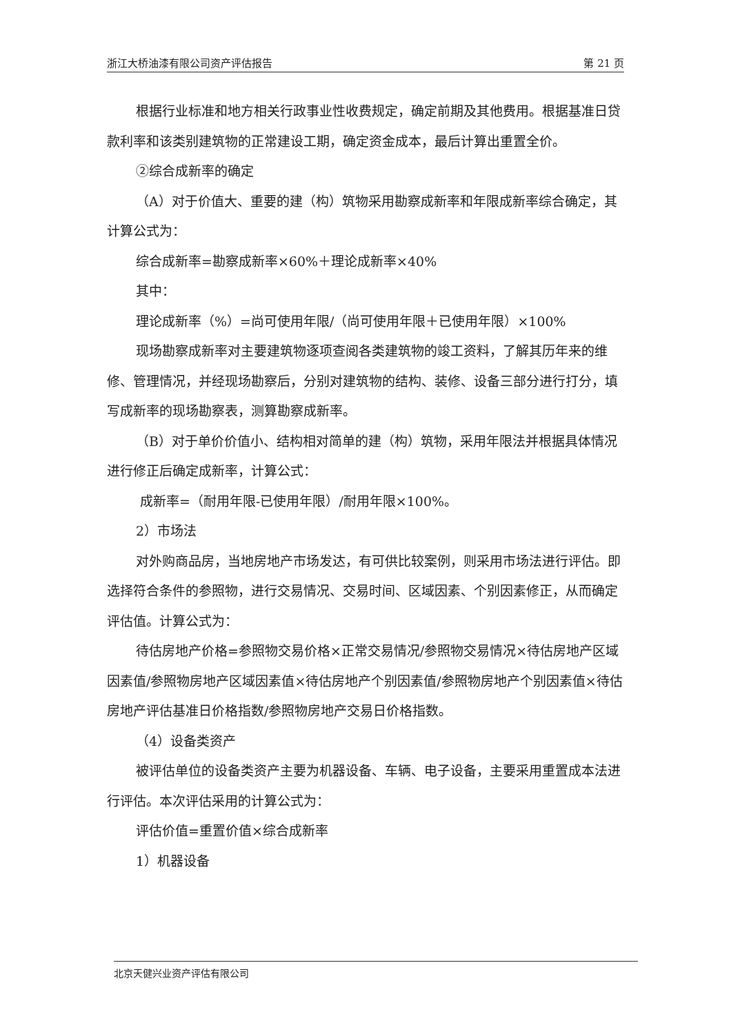浙江大桥油漆有限公司资产评估报告 第 21 页
根据行业标准和地方相关行政事业性收费规定，确定前期及其他费用。根据基准日贷款利率和该类别建筑物的正常建设工期，确定资金成本，最后计算出重置全价。
②综合成新率的确定
（A）对于价值大、重要的建（构）筑物采用勘察成新率和年限成新率综合确定，其计算公式为：
综合成新率=勘察成新率×60%＋理论成新率×40%
其中：
理论成新率（%）=尚可使用年限/（尚可使用年限＋已使用年限）×100%
现场勘察成新率对主要建筑物逐项查阅各类建筑物的竣工资料，了解其历年来的维修、管理情况，并经现场勘察后，分别对建筑物的结构、装修、设备三部分进行打分，填写成新率的现场勘察表，测算勘察成新率。
（B）对于单价价值小、结构相对简单的建（构）筑物，采用年限法并根据具体情况进行修正后确定成新率，计算公式：
成新率=（耐用年限-已使用年限）/耐用年限×100%。
2）市场法
对外购商品房，当地房地产市场发达，有可供比较案例，则采用市场法进行评估。即选择符合条件的参照物，进行交易情况、交易时间、区域因素、个别因素修正，从而确定评估值。计算公式为：
待估房地产价格=参照物交易价格×正常交易情况/参照物交易情况×待估房地产区域因素值/参照物房地产区域因素值×待估房地产个别因素值/参照物房地产个别因素值×待估房地产评估基准日价格指数/参照物房地产交易日价格指数。
（4）设备类资产
被评估单位的设备类资产主要为机器设备、车辆、电子设备，主要采用重置成本法进行评估。本次评估采用的计算公式为：
评估价值=重置价值×综合成新率
1）机器设备
北京天健兴业资产评估有限公司